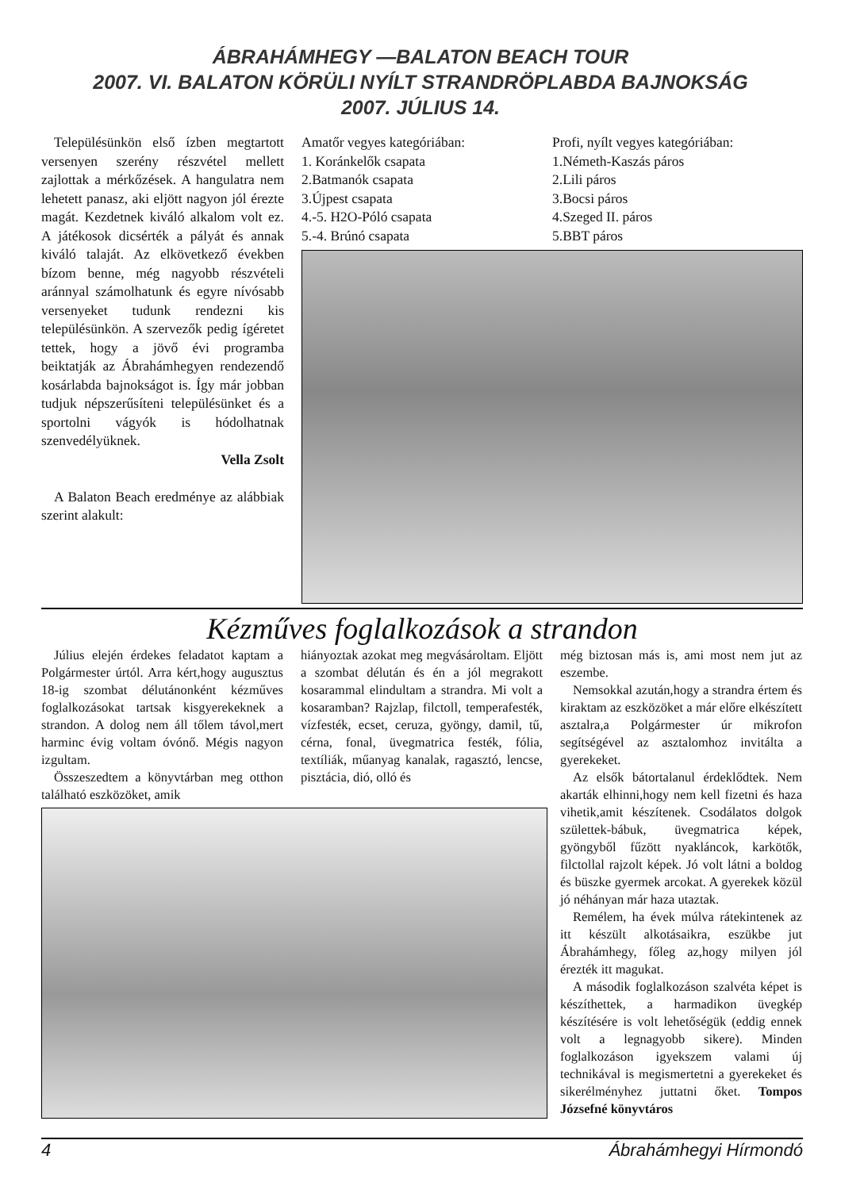ÁBRAHÁMHEGY —BALATON BEACH TOUR
2007. VI. BALATON KÖRÜLI NYÍLT STRANDRÖPLABDA BAJNOKSÁG
2007. JÚLIUS 14.
Településünkön első ízben megtartott versenyen szerény részvétel mellett zajlottak a mérkőzések. A hangulatra nem lehetett panasz, aki eljött nagyon jól érezte magát. Kezdetnek kiváló alkalom volt ez. A játékosok dicsérték a pályát és annak kiváló talaját. Az elkövetkező években bízom benne, még nagyobb részvételi aránnyal számolhatunk és egyre nívósabb versenyeket tudunk rendezni kis településünkön. A szervezők pedig ígéretet tettek, hogy a jövő évi programba beiktatják az Ábrahámhegyen rendezendő kosárlabda bajnokságot is. Így már jobban tudjuk népszerűsíteni településünket és a sportolni vágyók is hódolhatnak szenvedélyüknek.
Vella Zsolt
A Balaton Beach eredménye az alábbiak szerint alakult:
Amatőr vegyes kategóriában:
1. Koránkelők csapata
2.Batmanók csapata
3.Újpest csapata
4.-5. H2O-Póló csapata
5.-4. Brúnó csapata
Profi, nyílt vegyes kategóriában:
1.Németh-Kaszás páros
2.Lili páros
3.Bocsi páros
4.Szeged II. páros
5.BBT páros
Kézműves foglalkozások a strandon
Július elején érdekes feladatot kaptam a Polgármester úrtól. Arra kért,hogy augusztus 18-ig szombat délutánonként kézműves foglalkozásokat tartsak kisgyerekeknek a strandon. A dolog nem áll tőlem távol,mert harminc évig voltam óvónő. Mégis nagyon izgultam.
Összeszedtem a könyvtárban meg otthon található eszközöket, amik
hiányoztak azokat meg megvásároltam. Eljött a szombat délután és én a jól megrakott kosarammal elindultam a strandra. Mi volt a kosaramban? Rajzlap, filctoll, temperafesték, vízfesték, ecset, ceruza, gyöngy, damil, tű, cérna, fonal, üvegmatrica festék, fólia, textíliák, műanyag kanalak, ragasztó, lencse, pisztácia, dió, olló és
még biztosan más is, ami most nem jut az eszembe.
Nemsokkal azután,hogy a strandra értem és kiraktam az eszközöket a már előre elkészített asztalra,a Polgármester úr mikrofon segítségével az asztalomhoz invitálta a gyerekeket.
Az elsők bátortalanul érdeklődtek. Nem akarták elhinni,hogy nem kell fizetni és haza vihetik,amit készítenek. Csodálatos dolgok születtek-bábuk, üvegmatrica képek, gyöngyből fűzött nyakláncok, karkötők, filctollal rajzolt képek. Jó volt látni a boldog és büszke gyermek arcokat. A gyerekek közül jó néhányan már haza utaztak.
Remélem, ha évek múlva rátekintenek az itt készült alkotásaikra, eszükbe jut Ábrahámhegy, főleg az,hogy milyen jól érezték itt magukat.
A második foglalkozáson szalvéta képet is készíthettek, a harmadikon üvegkép készítésére is volt lehetőségük (eddig ennek volt a legnagyobb sikere). Minden foglalkozáson igyekszem valami új technikával is megismertetni a gyerekeket és sikerélményhez juttatni őket. Tompos Józsefné könyvtáros
4 Ábrahámhegyi Hírmondó